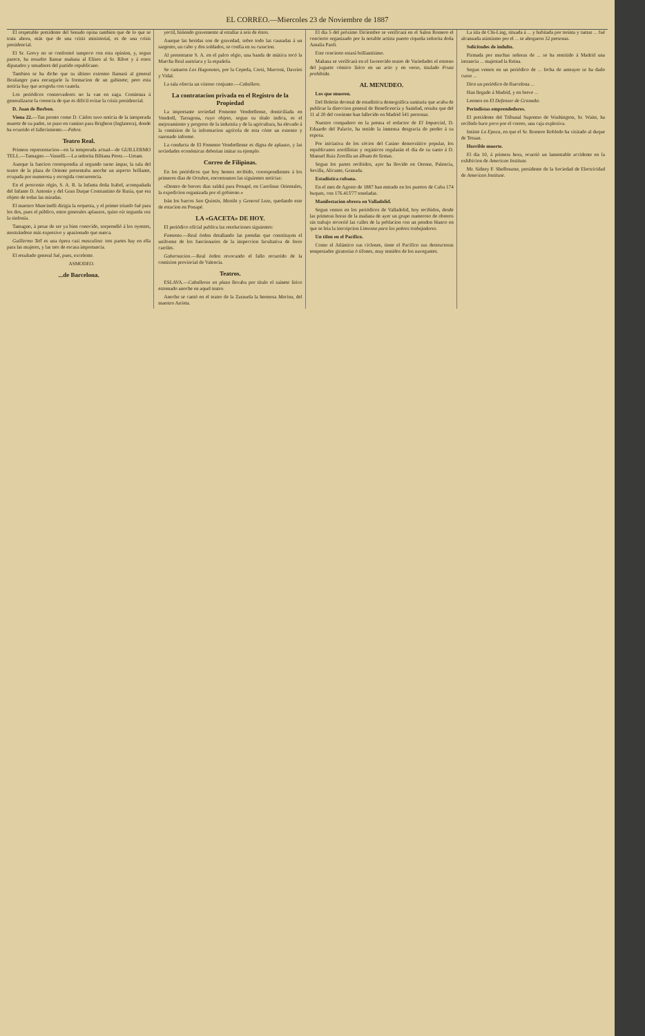EL CORREO.—Miercoles 23 de Noviembre de 1887
El respetable presidente del Senado opina tambien que de lo que se trata ahora, más que de una crisis ministerial, es de una crisis presidencial.
El Sr. Grevy no se conformó tampoco con esta opinion, y, segun parece, ha resuelto llamar mañana al Elíseo al Sr. Ribot y á otros diputados y senadores del partido republicano.
Tambien se ha dicho que su último extremo llamará al general Boulanger para encargarle la formacion de un gabinete; pero esta noticia hay que acogerla con cautela.
Los periódicos conservadores no la van en zaga. Comienza á generalizarse la creencia de que es difícil evitar la crisis presidencial.
D. Juan de Borbon.
Viena 22.—Tan pronto como D. Cárlos tuvo noticia de la inesperada muerte de su padre, se puso en camino para Brighton (Inglaterra), donde ha ocurrido el fallecimiento.—Fabra.
Teatro Real.
Primera representacion—en la temporada actual—de GUILLERMO TELL.—Tamagno.—Vasselli.—La señorita Bibiana Perez.—Uetam.
Aunque la funcion correspondia al segundo turno impar, la sala del teatro de la plaza de Oriente presentaba anoche un aspecto brillante, ocupada por numerosa y escogida concurrencia.
En el proscenio régio, S. A. R. la Infanta doña Isabel, acompañada del Infante D. Antonio y del Gran Duque Constantino de Rusia, que era objeto de todas las miradas.
El maestro Mancinelli dirigia la orquesta, y el primer triunfo fué para los dos, pues el público, entre generales aplausos, quiso oir segunda vez la sinfonía.
Tamagno, á pesar de ser ya bien conocido, sorprendió á los oyentes, mostrándose más expresivo y apasionado que nunca.
Guillermo Tell es una ópera casi masculina: tres partes hay en ella para las mujeres, y las tres de escasa importancia.
El resultado general fué, pues, excelente.
ASMODEO.
...de Barcelona.
yectil, hiriendo gravemente al estallar á seis de éstos.
Aunque las heridas son de gravedad, sobre todo las causadas á un sargento, un cabo y dos soldados, se confia en su curacion.
Al presentarse S. A. en el palco régio, una banda de música tocó la Marcha Real austriaca y la española.
Se cantaron Los Hugonotes, por la Cepeda, Corsi, Marconi, Davries y Vidal.
La sala ofrecia un vistoso conjunto.—Caballero.
La contratacion privada en el Registro de la Propiedad
La importante sociedad Fomento Vendrellense, domiciliada en Vendrell, Tarragona, cuyo objeto, segun su título indica, es el mejoramiento y progreso de la industria y de la agricultura, ha elevado á la comision de la informacion agrícola de esta córte un extenso y razonado informe.
La conducta de El Fomento Vendrellense es digna de aplauso, y las sociedades económicas deberian imitar su ejemplo.
Correo de Filipinas.
En los periódicos que hoy hemos recibido, correspondientes á los primeros dias de Octubre, encontramos las siguientes noticias:
«Dentro de breves dias saldrá para Ponapé, en Carolinas Orientales, la expedicion organizada por el gobierno.»
Irán los barcos San Quintin, Manila y General Lezo, quedando este de estacion en Ponapé.
LA «GACETA» DE HOY.
El periódico oficial publica las resoluciones siguientes:
Fomento.—Real órden detallando las prendas que constituyen el uniforme de los funcionarios de la inspeccion facultativa de ferro carriles.
Gobernacion.—Real órden revocando el fallo recurrido de la comision provincial de Valencia.
Teatros.
ESLAVA.—Caballeros en plaza llevaba por título el sainete lírico estrenado anoche en aquel teatro.
Anoche se cantó en el teatro de la Zarzuela la hermosa Marina, del maestro Arrieta.
El dia 5 del próximo Diciembre se verificará en el Salon Romero el concierto organizado por la notable artista puerto riqueña señorita doña Amalia Paoli.
Este concierto estará brillantísimo.
Mañana se verificará en el favorecido teatro de Variedades el estreno del juguete cómico lírico en un acto y en verso, titulado Fruta prohibida.
AL MENUDEO.
Los que mueren.
Del Boletin decenal de estadística demográfica sanitaria que acaba de publicar la direccion general de Beneficencia y Sanidad, resulta que del 11 al 20 del corriente han fallecido en Madrid 541 personas.
Nuestro compañero en la prensa el redactor de El Imparcial, D. Eduardo del Palacio, ha tenido la inmensa desgracia de perder á su esposa.
Por iniciativa de los sócios del Casino democrático popular, los republicanos zorrillistas y orgánicos regalarán el dia de su santo á D. Manuel Ruiz Zorrilla un álbum de firmas.
Segun los partes recibidos, ayer ha llovido en Orense, Palencia, Sevilla, Alicante, Granada.
Estadística cubana.
En el mes de Agosto de 1887 han entrado en los puertos de Cuba 174 buques, con 176.415'77 toneladas.
Manifestacion obrera en Valladolid.
Segun vemos en los periódicos de Valladolid, hoy recibidos, desde las primeras horas de la mañana de ayer un grupo numeroso de obreros sin trabajo recorrió las calles de la poblacion con un pendon blanco en que se leia la inscripcion Limosna para los pobres trabajadores.
Un tifon en el Pacífico.
Como el Atlántico sus ciclones, tiene el Pacífico sus destructoras tempestades giratorias ó tifones, muy temidos de los navegantes.
La isla de Chi-Ling, situada á ... y habitada por treinta y tantas ... fué alcanzada asimismo por el ... se ahogaron 32 personas.
Solicitudes de indulto.
Firmada por muchas señoras de ... se ha remitido á Madrid una instancia ... majestad la Reina.
Segun vemos en un periódico de ... fecha de anteayer se ha dado curso ...
Dice un periódico de Barcelona ...
Han llegado á Madrid, y en breve ...
Leemos en El Defensor de Granada:
Periodistas emprendedores.
El presidente del Tribunal Supremo de Washington, Sr. Waite, ha recibido hace poco por el correo, una caja explosiva.
Insiste La Epoca, en que el Sr. Romero Robledo ha visitado al duque de Tetuan.
Horrible muerte.
El dia 10, á primera hora, ocurrió un lamentable accidente en la exhibicion de American Institute.
Mr. Sidney F. Shelbourne, presidente de la Sociedad de Electricidad de American Institute.